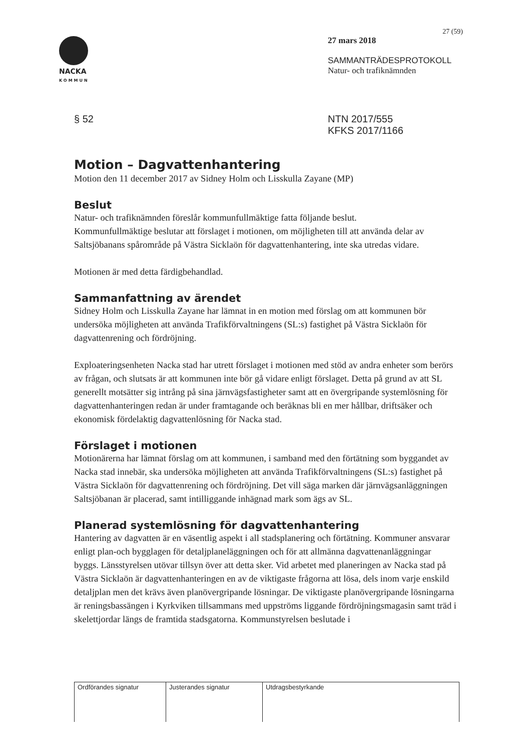NACKA
KOMMUN
27 (59)
27 mars 2018
SAMMANTRÄDESPROTOKOLL
Natur- och trafiknämnden
§ 52 NTN 2017/555
KFKS 2017/1166
Motion – Dagvattenhantering
Motion den 11 december 2017 av Sidney Holm och Lisskulla Zayane (MP)
Beslut
Natur- och trafiknämnden föreslår kommunfullmäktige fatta följande beslut.
Kommunfullmäktige beslutar att förslaget i motionen, om möjligheten till att använda delar av Saltsjöbanans spårområde på Västra Sicklaön för dagvattenhantering, inte ska utredas vidare.
Motionen är med detta färdigbehandlad.
Sammanfattning av ärendet
Sidney Holm och Lisskulla Zayane har lämnat in en motion med förslag om att kommunen bör undersöka möjligheten att använda Trafikförvaltningens (SL:s) fastighet på Västra Sicklaön för dagvattenrening och fördröjning.
Exploateringsenheten Nacka stad har utrett förslaget i motionen med stöd av andra enheter som berörs av frågan, och slutsats är att kommunen inte bör gå vidare enligt förslaget. Detta på grund av att SL generellt motsätter sig intrång på sina järnvägsfastigheter samt att en övergripande systemlösning för dagvattenhanteringen redan är under framtagande och beräknas bli en mer hållbar, driftsäker och ekonomisk fördelaktig dagvattenlösning för Nacka stad.
Förslaget i motionen
Motionärerna har lämnat förslag om att kommunen, i samband med den förtätning som byggandet av Nacka stad innebär, ska undersöka möjligheten att använda Trafikförvaltningens (SL:s) fastighet på Västra Sicklaön för dagvattenrening och fördröjning. Det vill säga marken där järnvägsanläggningen Saltsjöbanan är placerad, samt intilliggande inhägnad mark som ägs av SL.
Planerad systemlösning för dagvattenhantering
Hantering av dagvatten är en väsentlig aspekt i all stadsplanering och förtätning. Kommuner ansvarar enligt plan-och bygglagen för detaljplaneläggningen och för att allmänna dagvattenanläggningar byggs. Länsstyrelsen utövar tillsyn över att detta sker. Vid arbetet med planeringen av Nacka stad på Västra Sicklaön är dagvattenhanteringen en av de viktigaste frågorna att lösa, dels inom varje enskild detaljplan men det krävs även planövergripande lösningar. De viktigaste planövergripande lösningarna är reningsbassängen i Kyrkviken tillsammans med uppströms liggande fördröjningsmagasin samt träd i skelettjordar längs de framtida stadsgatorna. Kommunstyrelsen beslutade i
| Ordförandes signatur | Justerandes signatur | Utdragsbestyrkande |